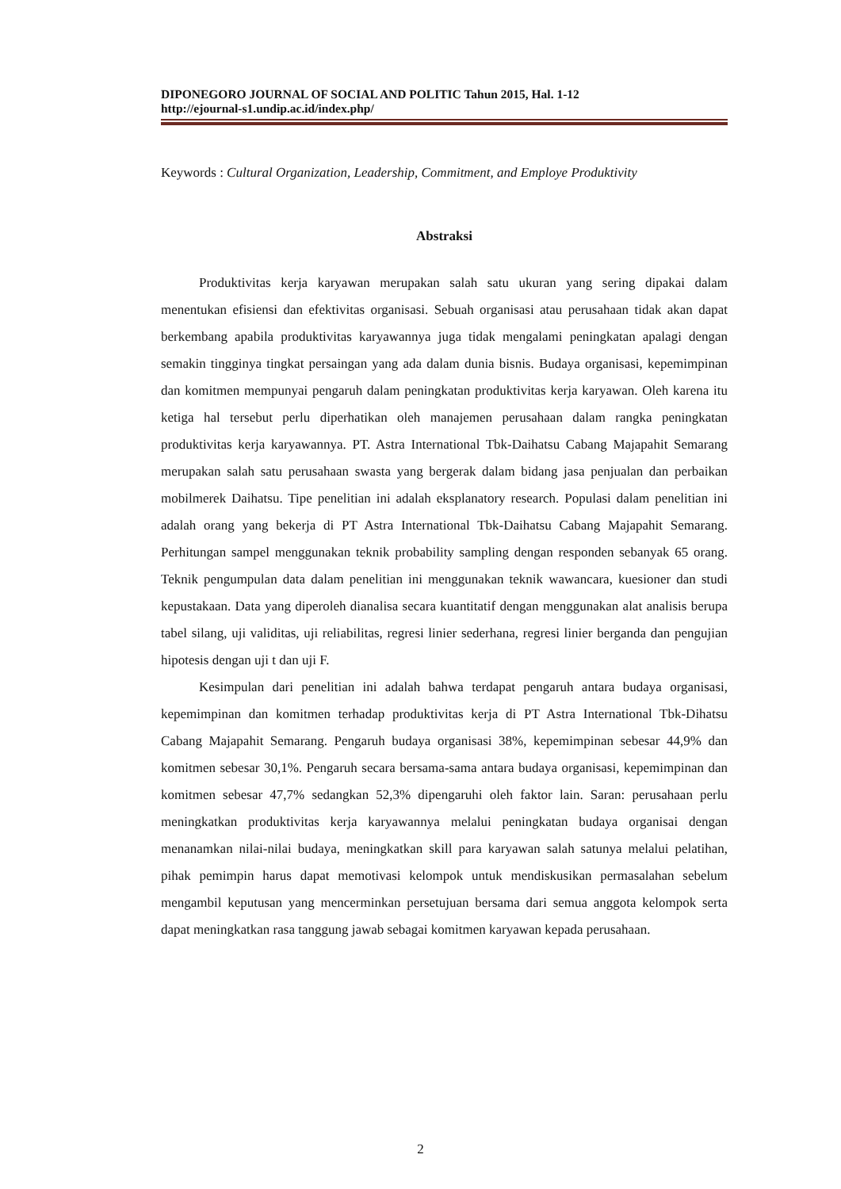DIPONEGORO JOURNAL OF SOCIAL AND POLITIC Tahun 2015, Hal. 1-12
http://ejournal-s1.undip.ac.id/index.php/
Keywords : Cultural Organization, Leadership, Commitment, and Employe Produktivity
Abstraksi
Produktivitas kerja karyawan merupakan salah satu ukuran yang sering dipakai dalam menentukan efisiensi dan efektivitas organisasi. Sebuah organisasi atau perusahaan tidak akan dapat berkembang apabila produktivitas karyawannya juga tidak mengalami peningkatan apalagi dengan semakin tingginya tingkat persaingan yang ada dalam dunia bisnis. Budaya organisasi, kepemimpinan dan komitmen mempunyai pengaruh dalam peningkatan produktivitas kerja karyawan. Oleh karena itu ketiga hal tersebut perlu diperhatikan oleh manajemen perusahaan dalam rangka peningkatan produktivitas kerja karyawannya. PT. Astra International Tbk-Daihatsu Cabang Majapahit Semarang merupakan salah satu perusahaan swasta yang bergerak dalam bidang jasa penjualan dan perbaikan mobilmerek Daihatsu. Tipe penelitian ini adalah eksplanatory research. Populasi dalam penelitian ini adalah orang yang bekerja di PT Astra International Tbk-Daihatsu Cabang Majapahit Semarang. Perhitungan sampel menggunakan teknik probability sampling dengan responden sebanyak 65 orang. Teknik pengumpulan data dalam penelitian ini menggunakan teknik wawancara, kuesioner dan studi kepustakaan. Data yang diperoleh dianalisa secara kuantitatif dengan menggunakan alat analisis berupa tabel silang, uji validitas, uji reliabilitas, regresi linier sederhana, regresi linier berganda dan pengujian hipotesis dengan uji t dan uji F.
Kesimpulan dari penelitian ini adalah bahwa terdapat pengaruh antara budaya organisasi, kepemimpinan dan komitmen terhadap produktivitas kerja di PT Astra International Tbk-Dihatsu Cabang Majapahit Semarang. Pengaruh budaya organisasi 38%, kepemimpinan sebesar 44,9% dan komitmen sebesar 30,1%. Pengaruh secara bersama-sama antara budaya organisasi, kepemimpinan dan komitmen sebesar 47,7% sedangkan 52,3% dipengaruhi oleh faktor lain. Saran: perusahaan perlu meningkatkan produktivitas kerja karyawannya melalui peningkatan budaya organisai dengan menanamkan nilai-nilai budaya, meningkatkan skill para karyawan salah satunya melalui pelatihan, pihak pemimpin harus dapat memotivasi kelompok untuk mendiskusikan permasalahan sebelum mengambil keputusan yang mencerminkan persetujuan bersama dari semua anggota kelompok serta dapat meningkatkan rasa tanggung jawab sebagai komitmen karyawan kepada perusahaan.
2